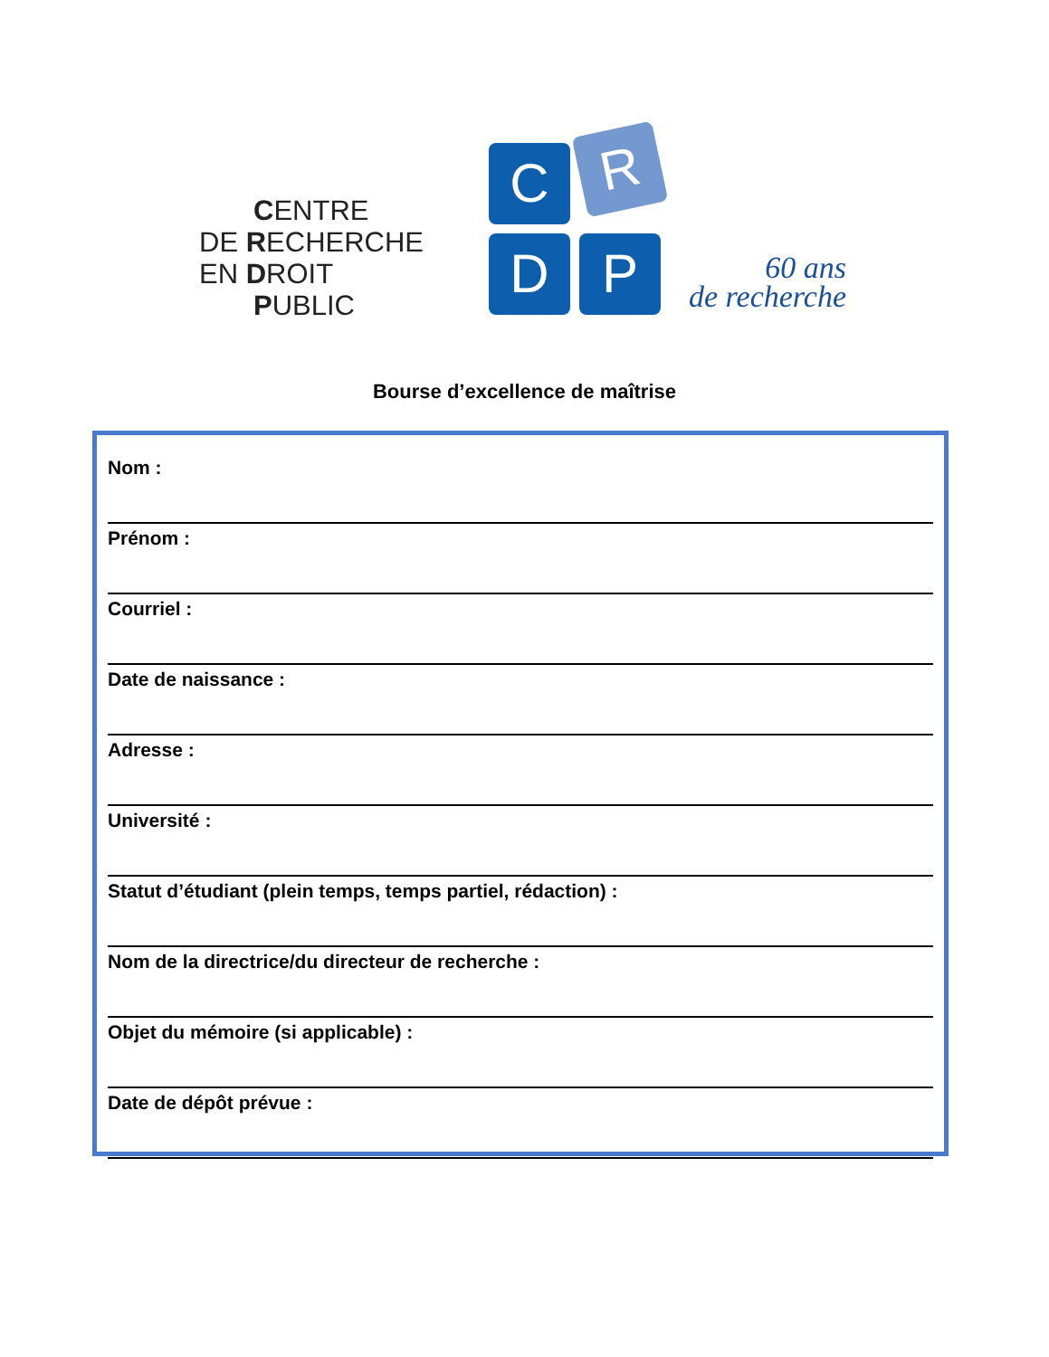CENTRE
DE RECHERCHE
EN DROIT
PUBLIC
C R
D P
60 ans
de recherche
Bourse d’excellence de maîtrise
Nom :
Prénom :
Courriel :
Date de naissance :
Adresse :
Université :
Statut d’étudiant (plein temps, temps partiel, rédaction) :
Nom de la directrice/du directeur de recherche :
Objet du mémoire (si applicable) :
Date de dépôt prévue :